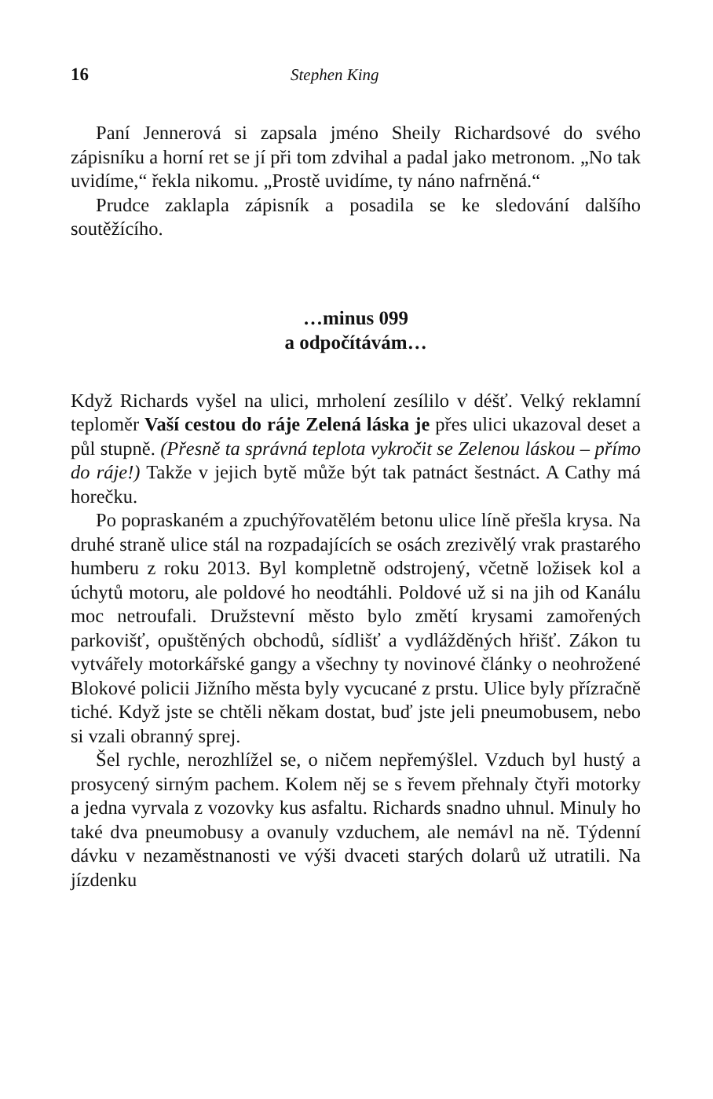16 Stephen King
Paní Jennerová si zapsala jméno Sheily Richardsové do svého zápisníku a horní ret se jí při tom zdvihal a padal jako metronom. „No tak uvidíme,“ řekla nikomu. „Prostě uvidíme, ty náno nafrněná.“
Prudce zaklapla zápisník a posadila se ke sledování dalšího soutěžícího.
…minus 099
a odpočítávám…
Když Richards vyšel na ulici, mrholení zesílilo v déšť. Velký reklamní teploměr Vaší cestou do ráje Zelená láska je přes ulici ukazoval deset a půl stupně. (Přesně ta správná teplota vykročit se Zelenou láskou – přímo do ráje!) Takže v jejich bytě může být tak patnáct šestnáct. A Cathy má horečku.
Po popraskaném a zpuchýřovatělém betonu ulice líně přešla krysa. Na druhé straně ulice stál na rozpadajících se osách zrezivělý vrak prastarého humberu z roku 2013. Byl kompletně odstrojený, včetně ložisek kol a úchytů motoru, ale poldové ho neodtáhli. Poldové už si na jih od Kanálu moc netroufali. Družstevní město bylo změtí krysami zamořených parkovišť, opuštěných obchodů, sídlišť a vydlážděných hřišť. Zákon tu vytvářely motorkářské gangy a všechny ty novinové články o neohrožené Blokové policii Jižního města byly vycucané z prstu. Ulice byly přízračně tiché. Když jste se chtěli někam dostat, buď jste jeli pneumobusem, nebo si vzali obranný sprej.
Šel rychle, nerozhlížel se, o ničem nepřemýšlel. Vzduch byl hustý a prosycený sirným pachem. Kolem něj se s řevem přehnaly čtyři motorky a jedna vyrvala z vozovky kus asfaltu. Richards snadno uhnul. Minuly ho také dva pneumobusy a ovanuly vzduchem, ale nemávl na ně. Týdenní dávku v nezaměstnanosti ve výši dvaceti starých dolarů už utratili. Na jízdenku